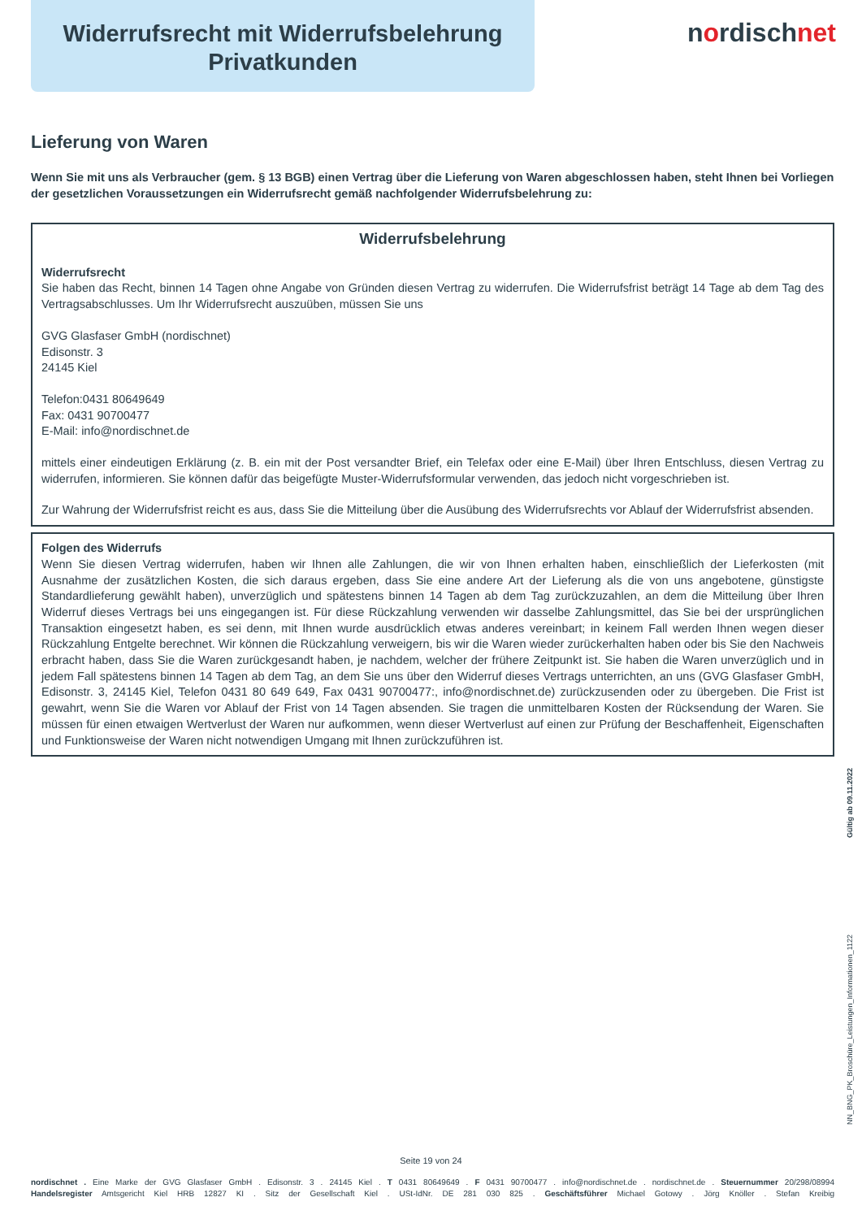Widerrufsrecht mit Widerrufsbelehrung
Privatkunden
nordischnet
Lieferung von Waren
Wenn Sie mit uns als Verbraucher (gem. § 13 BGB) einen Vertrag über die Lieferung von Waren abgeschlossen haben, steht Ihnen bei Vorliegen der gesetzlichen Voraussetzungen ein Widerrufsrecht gemäß nachfolgender Widerrufsbelehrung zu:
Widerrufsbelehrung
Widerrufsrecht
Sie haben das Recht, binnen 14 Tagen ohne Angabe von Gründen diesen Vertrag zu widerrufen. Die Widerrufsfrist beträgt 14 Tage ab dem Tag des Vertragsabschlusses. Um Ihr Widerrufsrecht auszuüben, müssen Sie uns
GVG Glasfaser GmbH (nordischnet)
Edisonstr. 3
24145 Kiel
Telefon:0431 80649649
Fax: 0431 90700477
E-Mail: info@nordischnet.de
mittels einer eindeutigen Erklärung (z. B. ein mit der Post versandter Brief, ein Telefax oder eine E-Mail) über Ihren Entschluss, diesen Vertrag zu widerrufen, informieren. Sie können dafür das beigefügte Muster-Widerrufsformular verwenden, das jedoch nicht vorgeschrieben ist.
Zur Wahrung der Widerrufsfrist reicht es aus, dass Sie die Mitteilung über die Ausübung des Widerrufsrechts vor Ablauf der Widerrufsfrist absenden.
Folgen des Widerrufs
Wenn Sie diesen Vertrag widerrufen, haben wir Ihnen alle Zahlungen, die wir von Ihnen erhalten haben, einschließlich der Lieferkosten (mit Ausnahme der zusätzlichen Kosten, die sich daraus ergeben, dass Sie eine andere Art der Lieferung als die von uns angebotene, günstigste Standardlieferung gewählt haben), unverzüglich und spätestens binnen 14 Tagen ab dem Tag zurückzuzahlen, an dem die Mitteilung über Ihren Widerruf dieses Vertrags bei uns eingegangen ist. Für diese Rückzahlung verwenden wir dasselbe Zahlungsmittel, das Sie bei der ursprünglichen Transaktion eingesetzt haben, es sei denn, mit Ihnen wurde ausdrücklich etwas anderes vereinbart; in keinem Fall werden Ihnen wegen dieser Rückzahlung Entgelte berechnet. Wir können die Rückzahlung verweigern, bis wir die Waren wieder zurückerhalten haben oder bis Sie den Nachweis erbracht haben, dass Sie die Waren zurückgesandt haben, je nachdem, welcher der frühere Zeitpunkt ist. Sie haben die Waren unverzüglich und in jedem Fall spätestens binnen 14 Tagen ab dem Tag, an dem Sie uns über den Widerruf dieses Vertrags unterrichten, an uns (GVG Glasfaser GmbH, Edisonstr. 3, 24145 Kiel, Telefon 0431 80 649 649, Fax 0431 90700477:, info@nordischnet.de) zurückzusenden oder zu übergeben. Die Frist ist gewahrt, wenn Sie die Waren vor Ablauf der Frist von 14 Tagen absenden. Sie tragen die unmittelbaren Kosten der Rücksendung der Waren. Sie müssen für einen etwaigen Wertverlust der Waren nur aufkommen, wenn dieser Wertverlust auf einen zur Prüfung der Beschaffenheit, Eigenschaften und Funktionsweise der Waren nicht notwendigen Umgang mit Ihnen zurückzuführen ist.
Gültig ab 09.11.2022
NN_BNG_PK_Broschüre_Leistungen_Informationen_1122
Seite 19 von 24
nordischnet . Eine Marke der GVG Glasfaser GmbH . Edisonstr. 3 . 24145 Kiel . T 0431 80649649 . F 0431 90700477 . info@nordischnet.de . nordischnet.de . Steuernummer 20/298/08994
Handelsregister Amtsgericht Kiel HRB 12827 KI . Sitz der Gesellschaft Kiel . USt-IdNr. DE 281 030 825 . Geschäftsführer Michael Gotowy . Jörg Knöller . Stefan Kreibig